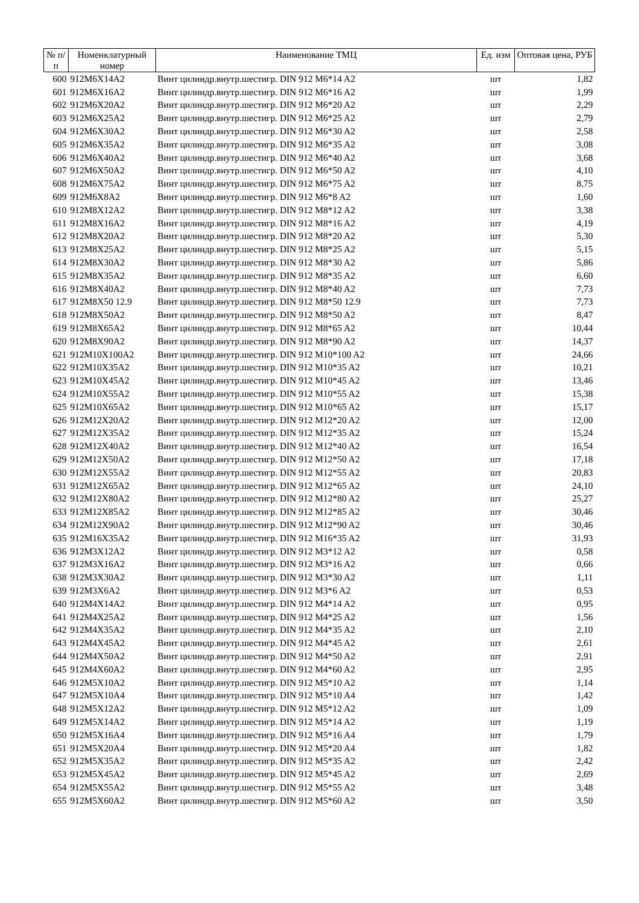| № п/п | Номенклатурный номер | Наименование ТМЦ | Ед. изм | Оптовая цена, РУБ |
| --- | --- | --- | --- | --- |
| 600 | 912M6X14A2 | Винт цилиндр.внутр.шестигр. DIN 912 M6*14 A2 | шт | 1,82 |
| 601 | 912M6X16A2 | Винт цилиндр.внутр.шестигр. DIN 912 M6*16 A2 | шт | 1,99 |
| 602 | 912M6X20A2 | Винт цилиндр.внутр.шестигр. DIN 912 M6*20 A2 | шт | 2,29 |
| 603 | 912M6X25A2 | Винт цилиндр.внутр.шестигр. DIN 912 M6*25 A2 | шт | 2,79 |
| 604 | 912M6X30A2 | Винт цилиндр.внутр.шестигр. DIN 912 M6*30 A2 | шт | 2,58 |
| 605 | 912M6X35A2 | Винт цилиндр.внутр.шестигр. DIN 912 M6*35 A2 | шт | 3,08 |
| 606 | 912M6X40A2 | Винт цилиндр.внутр.шестигр. DIN 912 M6*40 A2 | шт | 3,68 |
| 607 | 912M6X50A2 | Винт цилиндр.внутр.шестигр. DIN 912 M6*50 A2 | шт | 4,10 |
| 608 | 912M6X75A2 | Винт цилиндр.внутр.шестигр. DIN 912 M6*75 A2 | шт | 8,75 |
| 609 | 912M6X8A2 | Винт цилиндр.внутр.шестигр. DIN 912 M6*8 A2 | шт | 1,60 |
| 610 | 912M8X12A2 | Винт цилиндр.внутр.шестигр. DIN 912 M8*12 A2 | шт | 3,38 |
| 611 | 912M8X16A2 | Винт цилиндр.внутр.шестигр. DIN 912 M8*16 A2 | шт | 4,19 |
| 612 | 912M8X20A2 | Винт цилиндр.внутр.шестигр. DIN 912 M8*20 A2 | шт | 5,30 |
| 613 | 912M8X25A2 | Винт цилиндр.внутр.шестигр. DIN 912 M8*25 A2 | шт | 5,15 |
| 614 | 912M8X30A2 | Винт цилиндр.внутр.шестигр. DIN 912 M8*30 A2 | шт | 5,86 |
| 615 | 912M8X35A2 | Винт цилиндр.внутр.шестигр. DIN 912 M8*35 A2 | шт | 6,60 |
| 616 | 912M8X40A2 | Винт цилиндр.внутр.шестигр. DIN 912 M8*40 A2 | шт | 7,73 |
| 617 | 912M8X50 12.9 | Винт цилиндр.внутр.шестигр. DIN 912 M8*50 12.9 | шт | 7,73 |
| 618 | 912M8X50A2 | Винт цилиндр.внутр.шестигр. DIN 912 M8*50 A2 | шт | 8,47 |
| 619 | 912M8X65A2 | Винт цилиндр.внутр.шестигр. DIN 912 M8*65 A2 | шт | 10,44 |
| 620 | 912M8X90A2 | Винт цилиндр.внутр.шестигр. DIN 912 M8*90 A2 | шт | 14,37 |
| 621 | 912M10X100A2 | Винт цилиндр.внутр.шестигр. DIN 912 M10*100 A2 | шт | 24,66 |
| 622 | 912M10X35A2 | Винт цилиндр.внутр.шестигр. DIN 912 M10*35 A2 | шт | 10,21 |
| 623 | 912M10X45A2 | Винт цилиндр.внутр.шестигр. DIN 912 M10*45 A2 | шт | 13,46 |
| 624 | 912M10X55A2 | Винт цилиндр.внутр.шестигр. DIN 912 M10*55 A2 | шт | 15,38 |
| 625 | 912M10X65A2 | Винт цилиндр.внутр.шестигр. DIN 912 M10*65 A2 | шт | 15,17 |
| 626 | 912M12X20A2 | Винт цилиндр.внутр.шестигр. DIN 912 M12*20 A2 | шт | 12,00 |
| 627 | 912M12X35A2 | Винт цилиндр.внутр.шестигр. DIN 912 M12*35 A2 | шт | 15,24 |
| 628 | 912M12X40A2 | Винт цилиндр.внутр.шестигр. DIN 912 M12*40 A2 | шт | 16,54 |
| 629 | 912M12X50A2 | Винт цилиндр.внутр.шестигр. DIN 912 M12*50 A2 | шт | 17,18 |
| 630 | 912M12X55A2 | Винт цилиндр.внутр.шестигр. DIN 912 M12*55 A2 | шт | 20,83 |
| 631 | 912M12X65A2 | Винт цилиндр.внутр.шестигр. DIN 912 M12*65 A2 | шт | 24,10 |
| 632 | 912M12X80A2 | Винт цилиндр.внутр.шестигр. DIN 912 M12*80 A2 | шт | 25,27 |
| 633 | 912M12X85A2 | Винт цилиндр.внутр.шестигр. DIN 912 M12*85 A2 | шт | 30,46 |
| 634 | 912M12X90A2 | Винт цилиндр.внутр.шестигр. DIN 912 M12*90 A2 | шт | 30,46 |
| 635 | 912M16X35A2 | Винт цилиндр.внутр.шестигр. DIN 912 M16*35 A2 | шт | 31,93 |
| 636 | 912M3X12A2 | Винт цилиндр.внутр.шестигр. DIN 912 M3*12 A2 | шт | 0,58 |
| 637 | 912M3X16A2 | Винт цилиндр.внутр.шестигр. DIN 912 M3*16 A2 | шт | 0,66 |
| 638 | 912M3X30A2 | Винт цилиндр.внутр.шестигр. DIN 912 M3*30 A2 | шт | 1,11 |
| 639 | 912M3X6A2 | Винт цилиндр.внутр.шестигр. DIN 912 M3*6 A2 | шт | 0,53 |
| 640 | 912M4X14A2 | Винт цилиндр.внутр.шестигр. DIN 912 M4*14 A2 | шт | 0,95 |
| 641 | 912M4X25A2 | Винт цилиндр.внутр.шестигр. DIN 912 M4*25 A2 | шт | 1,56 |
| 642 | 912M4X35A2 | Винт цилиндр.внутр.шестигр. DIN 912 M4*35 A2 | шт | 2,10 |
| 643 | 912M4X45A2 | Винт цилиндр.внутр.шестигр. DIN 912 M4*45 A2 | шт | 2,61 |
| 644 | 912M4X50A2 | Винт цилиндр.внутр.шестигр. DIN 912 M4*50 A2 | шт | 2,91 |
| 645 | 912M4X60A2 | Винт цилиндр.внутр.шестигр. DIN 912 M4*60 A2 | шт | 2,95 |
| 646 | 912M5X10A2 | Винт цилиндр.внутр.шестигр. DIN 912 M5*10 A2 | шт | 1,14 |
| 647 | 912M5X10A4 | Винт цилиндр.внутр.шестигр. DIN 912 M5*10 A4 | шт | 1,42 |
| 648 | 912M5X12A2 | Винт цилиндр.внутр.шестигр. DIN 912 M5*12 A2 | шт | 1,09 |
| 649 | 912M5X14A2 | Винт цилиндр.внутр.шестигр. DIN 912 M5*14 A2 | шт | 1,19 |
| 650 | 912M5X16A4 | Винт цилиндр.внутр.шестигр. DIN 912 M5*16 A4 | шт | 1,79 |
| 651 | 912M5X20A4 | Винт цилиндр.внутр.шестигр. DIN 912 M5*20 A4 | шт | 1,82 |
| 652 | 912M5X35A2 | Винт цилиндр.внутр.шестигр. DIN 912 M5*35 A2 | шт | 2,42 |
| 653 | 912M5X45A2 | Винт цилиндр.внутр.шестигр. DIN 912 M5*45 A2 | шт | 2,69 |
| 654 | 912M5X55A2 | Винт цилиндр.внутр.шестигр. DIN 912 M5*55 A2 | шт | 3,48 |
| 655 | 912M5X60A2 | Винт цилиндр.внутр.шестигр. DIN 912 M5*60 A2 | шт | 3,50 |